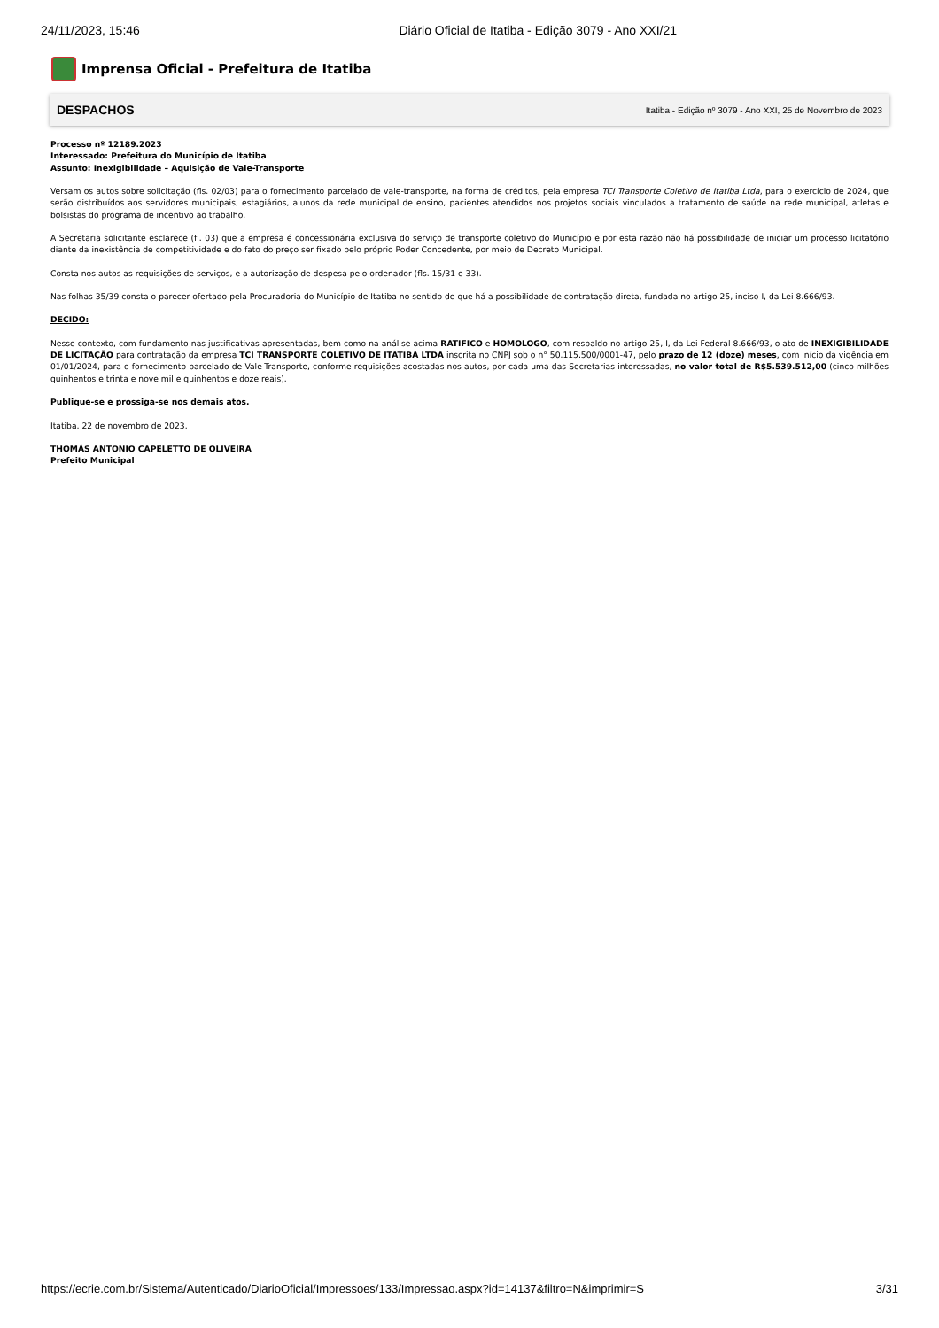24/11/2023, 15:46 Diário Oficial de Itatiba - Edição 3079 - Ano XXI/21
Imprensa Oficial - Prefeitura de Itatiba
DESPACHOS Itatiba - Edição nº 3079 - Ano XXI, 25 de Novembro de 2023
Processo nº 12189.2023
Interessado: Prefeitura do Município de Itatiba
Assunto: Inexigibilidade – Aquisição de Vale-Transporte
Versam os autos sobre solicitação (fls. 02/03) para o fornecimento parcelado de vale-transporte, na forma de créditos, pela empresa TCI Transporte Coletivo de Itatiba Ltda, para o exercício de 2024, que serão distribuídos aos servidores municipais, estagiários, alunos da rede municipal de ensino, pacientes atendidos nos projetos sociais vinculados a tratamento de saúde na rede municipal, atletas e bolsistas do programa de incentivo ao trabalho.
A Secretaria solicitante esclarece (fl. 03) que a empresa é concessionária exclusiva do serviço de transporte coletivo do Município e por esta razão não há possibilidade de iniciar um processo licitatório diante da inexistência de competitividade e do fato do preço ser fixado pelo próprio Poder Concedente, por meio de Decreto Municipal.
Consta nos autos as requisições de serviços, e a autorização de despesa pelo ordenador (fls. 15/31 e 33).
Nas folhas 35/39 consta o parecer ofertado pela Procuradoria do Município de Itatiba no sentido de que há a possibilidade de contratação direta, fundada no artigo 25, inciso I, da Lei 8.666/93.
DECIDO:
Nesse contexto, com fundamento nas justificativas apresentadas, bem como na análise acima RATIFICO e HOMOLOGO, com respaldo no artigo 25, I, da Lei Federal 8.666/93, o ato de INEXIGIBILIDADE DE LICITAÇÃO para contratação da empresa TCI TRANSPORTE COLETIVO DE ITATIBA LTDA inscrita no CNPJ sob o n° 50.115.500/0001-47, pelo prazo de 12 (doze) meses, com início da vigência em 01/01/2024, para o fornecimento parcelado de Vale-Transporte, conforme requisições acostadas nos autos, por cada uma das Secretarias interessadas, no valor total de R$5.539.512,00 (cinco milhões quinhentos e trinta e nove mil e quinhentos e doze reais).
Publique-se e prossiga-se nos demais atos.
Itatiba, 22 de novembro de 2023.
THOMÁS ANTONIO CAPELETTO DE OLIVEIRA
Prefeito Municipal
https://ecrie.com.br/Sistema/Autenticado/DiarioOficial/Impressoes/133/Impressao.aspx?id=14137&filtro=N&imprimir=S 3/31